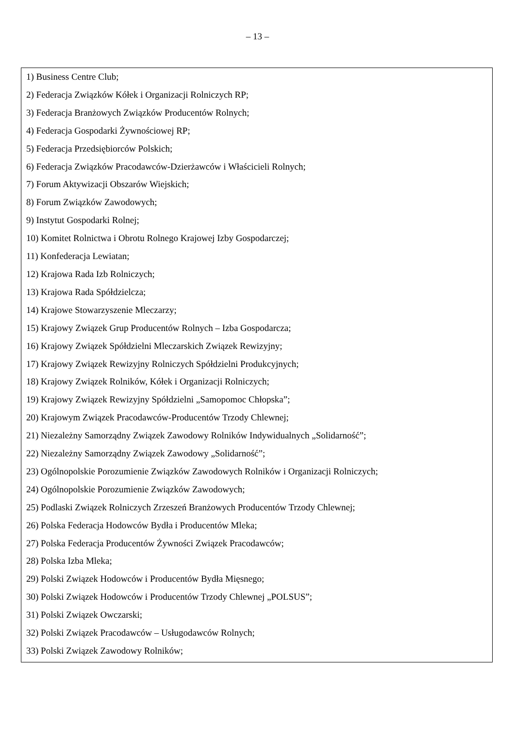– 13 –
1) Business Centre Club;
2) Federacja Związków Kółek i Organizacji Rolniczych RP;
3) Federacja Branżowych Związków Producentów Rolnych;
4) Federacja Gospodarki Żywnościowej RP;
5) Federacja Przedsiębiorców Polskich;
6) Federacja Związków Pracodawców-Dzierżawców i Właścicieli Rolnych;
7) Forum Aktywizacji Obszarów Wiejskich;
8) Forum Związków Zawodowych;
9) Instytut Gospodarki Rolnej;
10) Komitet Rolnictwa i Obrotu Rolnego Krajowej Izby Gospodarczej;
11) Konfederacja Lewiatan;
12) Krajowa Rada Izb Rolniczych;
13) Krajowa Rada Spółdzielcza;
14) Krajowe Stowarzyszenie Mleczarzy;
15) Krajowy Związek Grup Producentów Rolnych – Izba Gospodarcza;
16) Krajowy Związek Spółdzielni Mleczarskich Związek Rewizyjny;
17) Krajowy Związek Rewizyjny Rolniczych Spółdzielni Produkcyjnych;
18) Krajowy Związek Rolników, Kółek i Organizacji Rolniczych;
19) Krajowy Związek Rewizyjny Spółdzielni „Samopomoc Chłopska”;
20) Krajowym Związek Pracodawców-Producentów Trzody Chlewnej;
21) Niezależny Samorządny Związek Zawodowy Rolników Indywidualnych „Solidarność”;
22) Niezależny Samorządny Związek Zawodowy „Solidarność”;
23) Ogólnopolskie Porozumienie Związków Zawodowych Rolników i Organizacji Rolniczych;
24) Ogólnopolskie Porozumienie Związków Zawodowych;
25) Podlaski Związek Rolniczych Zrzeszeń Branżowych Producentów Trzody Chlewnej;
26) Polska Federacja Hodowców Bydła i Producentów Mleka;
27) Polska Federacja Producentów Żywności Związek Pracodawców;
28) Polska Izba Mleka;
29) Polski Związek Hodowców i Producentów Bydła Mięsnego;
30) Polski Związek Hodowców i Producentów Trzody Chlewnej „POLSUS”;
31) Polski Związek Owczarski;
32) Polski Związek Pracodawców – Usługodawców Rolnych;
33) Polski Związek Zawodowy Rolników;